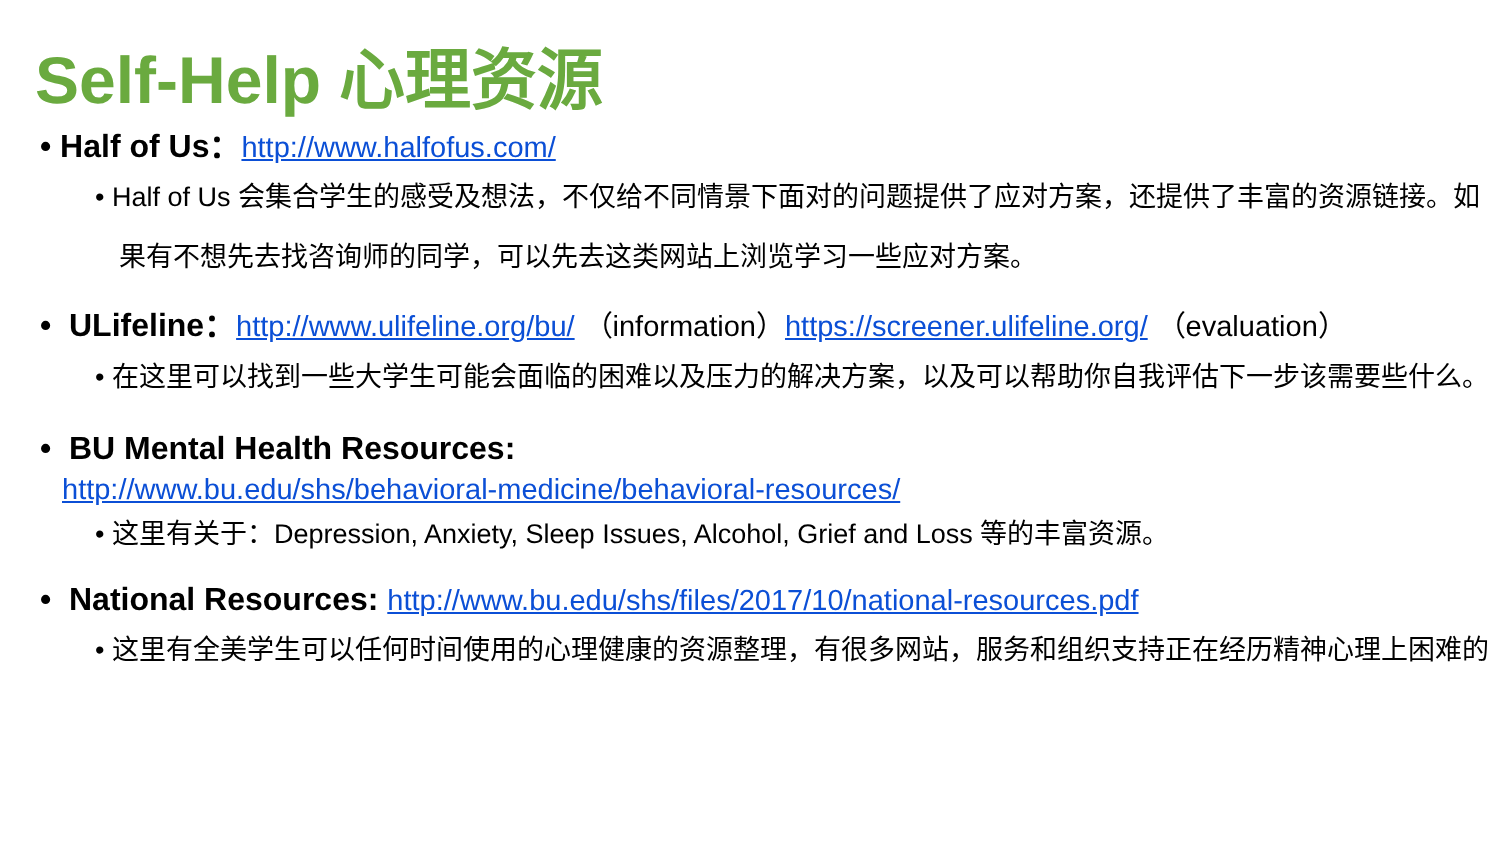Self-Help 心理资源
• Half of Us：http://www.halfofus.com/
• Half of Us 会集合学生的感受及想法，不仅给不同情景下面对的问题提供了应对方案，还提供了丰富的资源链接。如果有不想先去找咨询师的同学，可以先去这类网站上浏览学习一些应对方案。
• ULifeline：http://www.ulifeline.org/bu/ （information）https://screener.ulifeline.org/ （evaluation）
• 在这里可以找到一些大学生可能会面临的困难以及压力的解决方案，以及可以帮助你自我评估下一步该需要些什么。
• BU Mental Health Resources:
http://www.bu.edu/shs/behavioral-medicine/behavioral-resources/
• 这里有关于：Depression, Anxiety, Sleep Issues, Alcohol, Grief and Loss 等的丰富资源。
• National Resources: http://www.bu.edu/shs/files/2017/10/national-resources.pdf
• 这里有全美学生可以任何时间使用的心理健康的资源整理，有很多网站，服务和组织支持正在经历精神心理上困难的